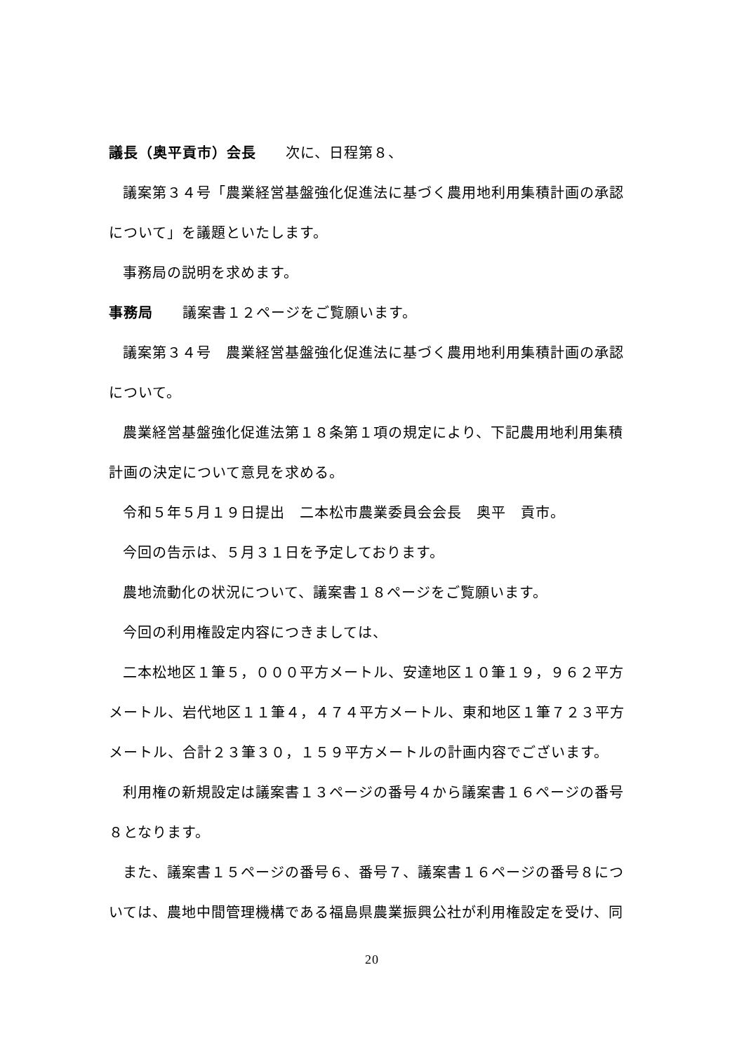議長（奥平貢市）会長　　次に、日程第８、
議案第３４号「農業経営基盤強化促進法に基づく農用地利用集積計画の承認について」を議題といたします。
事務局の説明を求めます。
事務局　　議案書１２ページをご覧願います。
議案第３４号　農業経営基盤強化促進法に基づく農用地利用集積計画の承認について。
農業経営基盤強化促進法第１８条第１項の規定により、下記農用地利用集積計画の決定について意見を求める。
令和５年５月１９日提出　二本松市農業委員会会長　奥平　貢市。
今回の告示は、５月３１日を予定しております。
農地流動化の状況について、議案書１８ページをご覧願います。
今回の利用権設定内容につきましては、
二本松地区１筆５，０００平方メートル、安達地区１０筆１９，９６２平方メートル、岩代地区１１筆４，４７４平方メートル、東和地区１筆７２３平方メートル、合計２３筆３０，１５９平方メートルの計画内容でございます。
利用権の新規設定は議案書１３ページの番号４から議案書１６ページの番号８となります。
また、議案書１５ページの番号６、番号７、議案書１６ページの番号８については、農地中間管理機構である福島県農業振興公社が利用権設定を受け、同
20